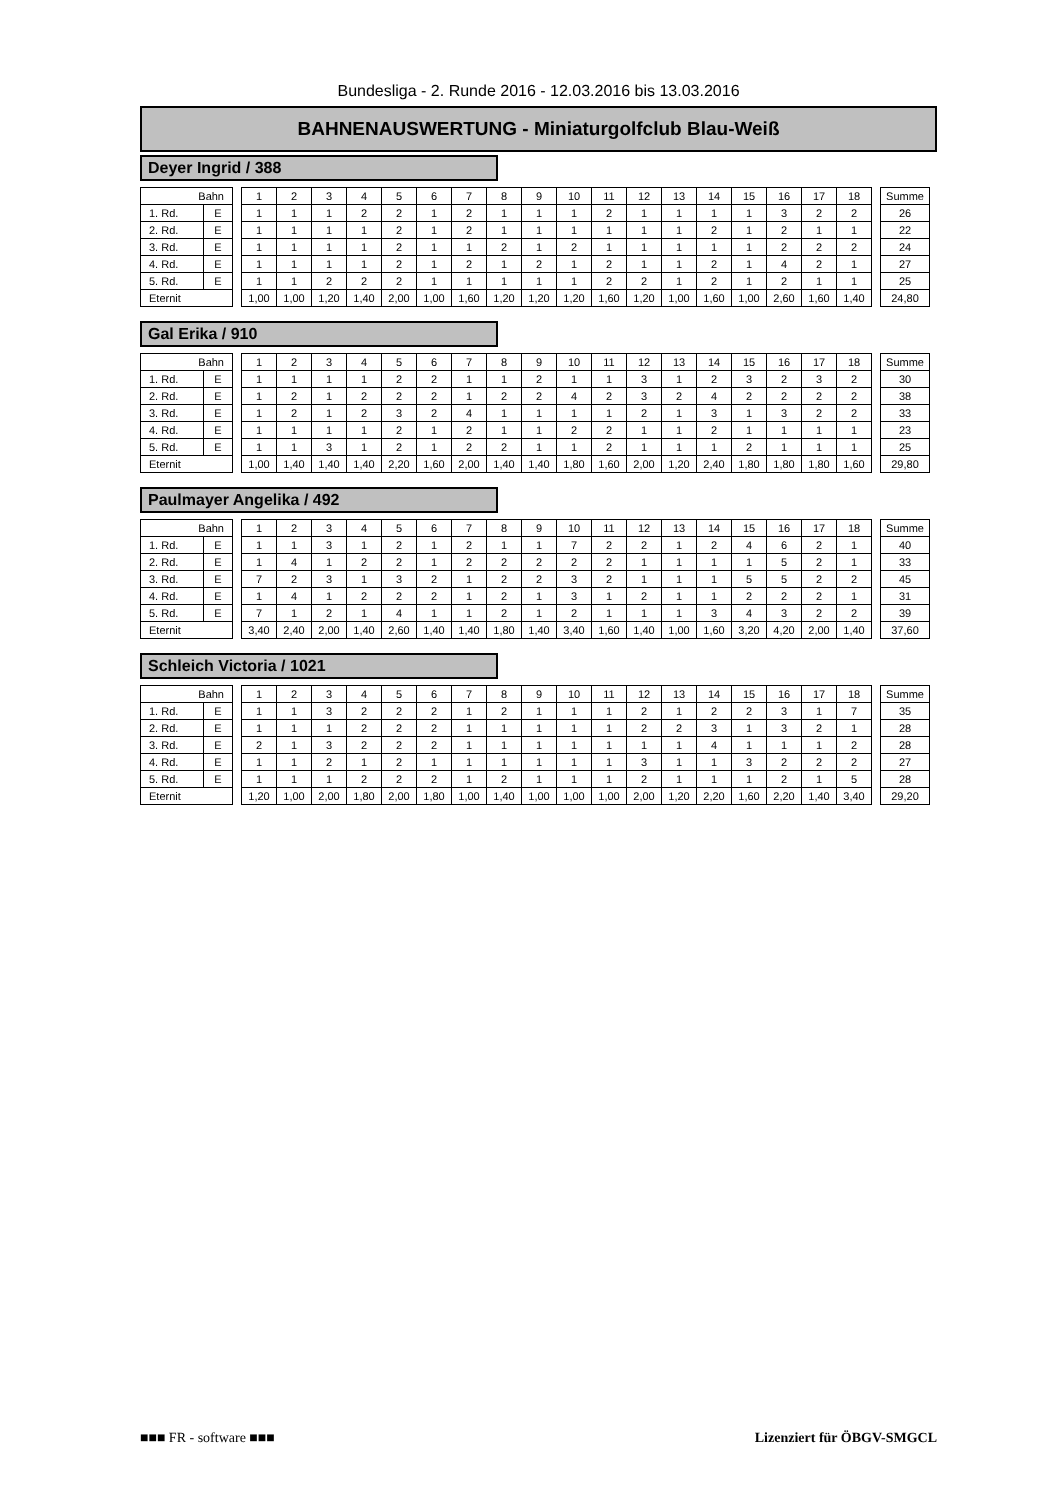Bundesliga - 2. Runde 2016 - 12.03.2016 bis 13.03.2016
BAHNENAUSWERTUNG - Miniaturgolfclub Blau-Weiß
Deyer Ingrid / 388
| Bahn | | | 1 | 2 | 3 | 4 | 5 | 6 | 7 | 8 | 9 | 10 | 11 | 12 | 13 | 14 | 15 | 16 | 17 | 18 | | Summe |
| 1. Rd. | E | | 1 | 1 | 1 | 2 | 2 | 1 | 2 | 1 | 1 | 1 | 2 | 1 | 1 | 1 | 1 | 3 | 2 | 2 | | 26 |
| 2. Rd. | E | | 1 | 1 | 1 | 1 | 2 | 1 | 2 | 1 | 1 | 1 | 1 | 1 | 1 | 2 | 1 | 2 | 1 | 1 | | 22 |
| 3. Rd. | E | | 1 | 1 | 1 | 1 | 2 | 1 | 1 | 2 | 1 | 2 | 1 | 1 | 1 | 1 | 1 | 2 | 2 | 2 | | 24 |
| 4. Rd. | E | | 1 | 1 | 1 | 1 | 2 | 1 | 2 | 1 | 2 | 1 | 2 | 1 | 1 | 2 | 1 | 4 | 2 | 1 | | 27 |
| 5. Rd. | E | | 1 | 1 | 2 | 2 | 2 | 1 | 1 | 1 | 1 | 1 | 2 | 2 | 1 | 2 | 1 | 2 | 1 | 1 | | 25 |
| Eternit | | | 1,00 | 1,00 | 1,20 | 1,40 | 2,00 | 1,00 | 1,60 | 1,20 | 1,20 | 1,20 | 1,60 | 1,20 | 1,00 | 1,60 | 1,00 | 2,60 | 1,60 | 1,40 | | 24,80 |
Gal Erika / 910
| Bahn | | | 1 | 2 | 3 | 4 | 5 | 6 | 7 | 8 | 9 | 10 | 11 | 12 | 13 | 14 | 15 | 16 | 17 | 18 | | Summe |
| 1. Rd. | E | | 1 | 1 | 1 | 1 | 2 | 2 | 1 | 1 | 2 | 1 | 1 | 3 | 1 | 2 | 3 | 2 | 3 | 2 | | 30 |
| 2. Rd. | E | | 1 | 2 | 1 | 2 | 2 | 2 | 1 | 2 | 2 | 4 | 2 | 3 | 2 | 4 | 2 | 2 | 2 | 2 | | 38 |
| 3. Rd. | E | | 1 | 2 | 1 | 2 | 3 | 2 | 4 | 1 | 1 | 1 | 1 | 2 | 1 | 3 | 1 | 3 | 2 | 2 | | 33 |
| 4. Rd. | E | | 1 | 1 | 1 | 1 | 2 | 1 | 2 | 1 | 1 | 2 | 2 | 1 | 1 | 2 | 1 | 1 | 1 | 1 | | 23 |
| 5. Rd. | E | | 1 | 1 | 3 | 1 | 2 | 1 | 2 | 2 | 1 | 1 | 2 | 1 | 1 | 1 | 2 | 1 | 1 | 1 | | 25 |
| Eternit | | | 1,00 | 1,40 | 1,40 | 1,40 | 2,20 | 1,60 | 2,00 | 1,40 | 1,40 | 1,80 | 1,60 | 2,00 | 1,20 | 2,40 | 1,80 | 1,80 | 1,80 | 1,60 | | 29,80 |
Paulmayer Angelika / 492
| Bahn | | | 1 | 2 | 3 | 4 | 5 | 6 | 7 | 8 | 9 | 10 | 11 | 12 | 13 | 14 | 15 | 16 | 17 | 18 | | Summe |
| 1. Rd. | E | | 1 | 1 | 3 | 1 | 2 | 1 | 2 | 1 | 1 | 7 | 2 | 2 | 1 | 2 | 4 | 6 | 2 | 1 | | 40 |
| 2. Rd. | E | | 1 | 4 | 1 | 2 | 2 | 1 | 2 | 2 | 2 | 2 | 2 | 1 | 1 | 1 | 1 | 5 | 2 | 1 | | 33 |
| 3. Rd. | E | | 7 | 2 | 3 | 1 | 3 | 2 | 1 | 2 | 2 | 3 | 2 | 1 | 1 | 1 | 5 | 5 | 2 | 2 | | 45 |
| 4. Rd. | E | | 1 | 4 | 1 | 2 | 2 | 2 | 1 | 2 | 1 | 3 | 1 | 2 | 1 | 1 | 2 | 2 | 2 | 1 | | 31 |
| 5. Rd. | E | | 7 | 1 | 2 | 1 | 4 | 1 | 1 | 2 | 1 | 2 | 1 | 1 | 1 | 3 | 4 | 3 | 2 | 2 | | 39 |
| Eternit | | | 3,40 | 2,40 | 2,00 | 1,40 | 2,60 | 1,40 | 1,40 | 1,80 | 1,40 | 3,40 | 1,60 | 1,40 | 1,00 | 1,60 | 3,20 | 4,20 | 2,00 | 1,40 | | 37,60 |
Schleich Victoria / 1021
| Bahn | | | 1 | 2 | 3 | 4 | 5 | 6 | 7 | 8 | 9 | 10 | 11 | 12 | 13 | 14 | 15 | 16 | 17 | 18 | | Summe |
| 1. Rd. | E | | 1 | 1 | 3 | 2 | 2 | 2 | 1 | 2 | 1 | 1 | 1 | 2 | 1 | 2 | 2 | 3 | 1 | 7 | | 35 |
| 2. Rd. | E | | 1 | 1 | 1 | 2 | 2 | 2 | 1 | 1 | 1 | 1 | 1 | 2 | 2 | 3 | 1 | 3 | 2 | 1 | | 28 |
| 3. Rd. | E | | 2 | 1 | 3 | 2 | 2 | 2 | 1 | 1 | 1 | 1 | 1 | 1 | 1 | 4 | 1 | 1 | 1 | 2 | | 28 |
| 4. Rd. | E | | 1 | 1 | 2 | 1 | 2 | 1 | 1 | 1 | 1 | 1 | 1 | 3 | 1 | 1 | 3 | 2 | 2 | 2 | | 27 |
| 5. Rd. | E | | 1 | 1 | 1 | 2 | 2 | 2 | 1 | 2 | 1 | 1 | 1 | 2 | 1 | 1 | 1 | 2 | 1 | 5 | | 28 |
| Eternit | | | 1,20 | 1,00 | 2,00 | 1,80 | 2,00 | 1,80 | 1,00 | 1,40 | 1,00 | 1,00 | 1,00 | 2,00 | 1,20 | 2,20 | 1,60 | 2,20 | 1,40 | 3,40 | | 29,20 |
■■■ FR - software ■■■ Lizenziert für ÖBGV-SMGCL